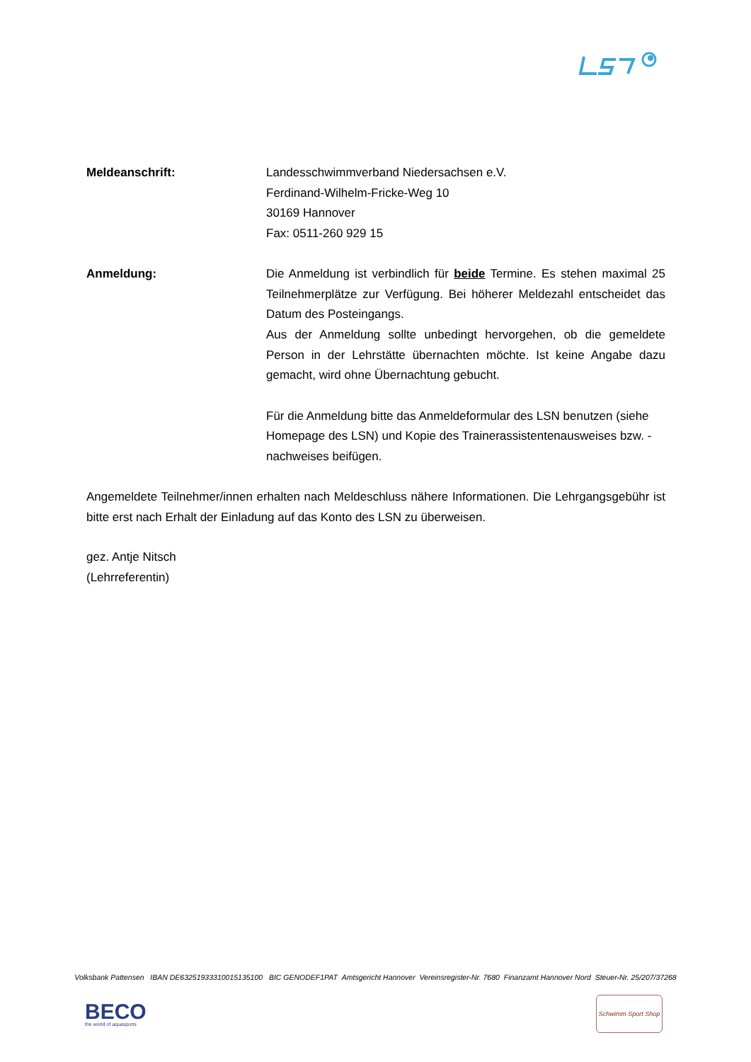Meldeanschrift: Landesschwimmverband Niedersachsen e.V.
Ferdinand-Wilhelm-Fricke-Weg 10
30169 Hannover
Fax: 0511-260 929 15
Anmeldung: Die Anmeldung ist verbindlich für beide Termine. Es stehen maximal 25 Teilnehmerplätze zur Verfügung. Bei höherer Meldezahl entscheidet das Datum des Posteingangs.
Aus der Anmeldung sollte unbedingt hervorgehen, ob die gemeldete Person in der Lehrstätte übernachten möchte. Ist keine Angabe dazu gemacht, wird ohne Übernachtung gebucht.
Für die Anmeldung bitte das Anmeldeformular des LSN benutzen (siehe Homepage des LSN) und Kopie des Trainerassistentenausweises bzw. -nachweises beifügen.
Angemeldete Teilnehmer/innen erhalten nach Meldeschluss nähere Informationen. Die Lehrgangsgebühr ist bitte erst nach Erhalt der Einladung auf das Konto des LSN zu überweisen.
gez. Antje Nitsch
(Lehrreferentin)
Volksbank Pattensen IBAN DE63251933310015135100 BIC GENODEF1PAT Amtsgericht Hannover Vereinsregister-Nr. 7680 Finanzamt Hannover Nord Steuer-Nr. 25/207/37268
BECO
the world of aquasports
Schwimm Sport Shop